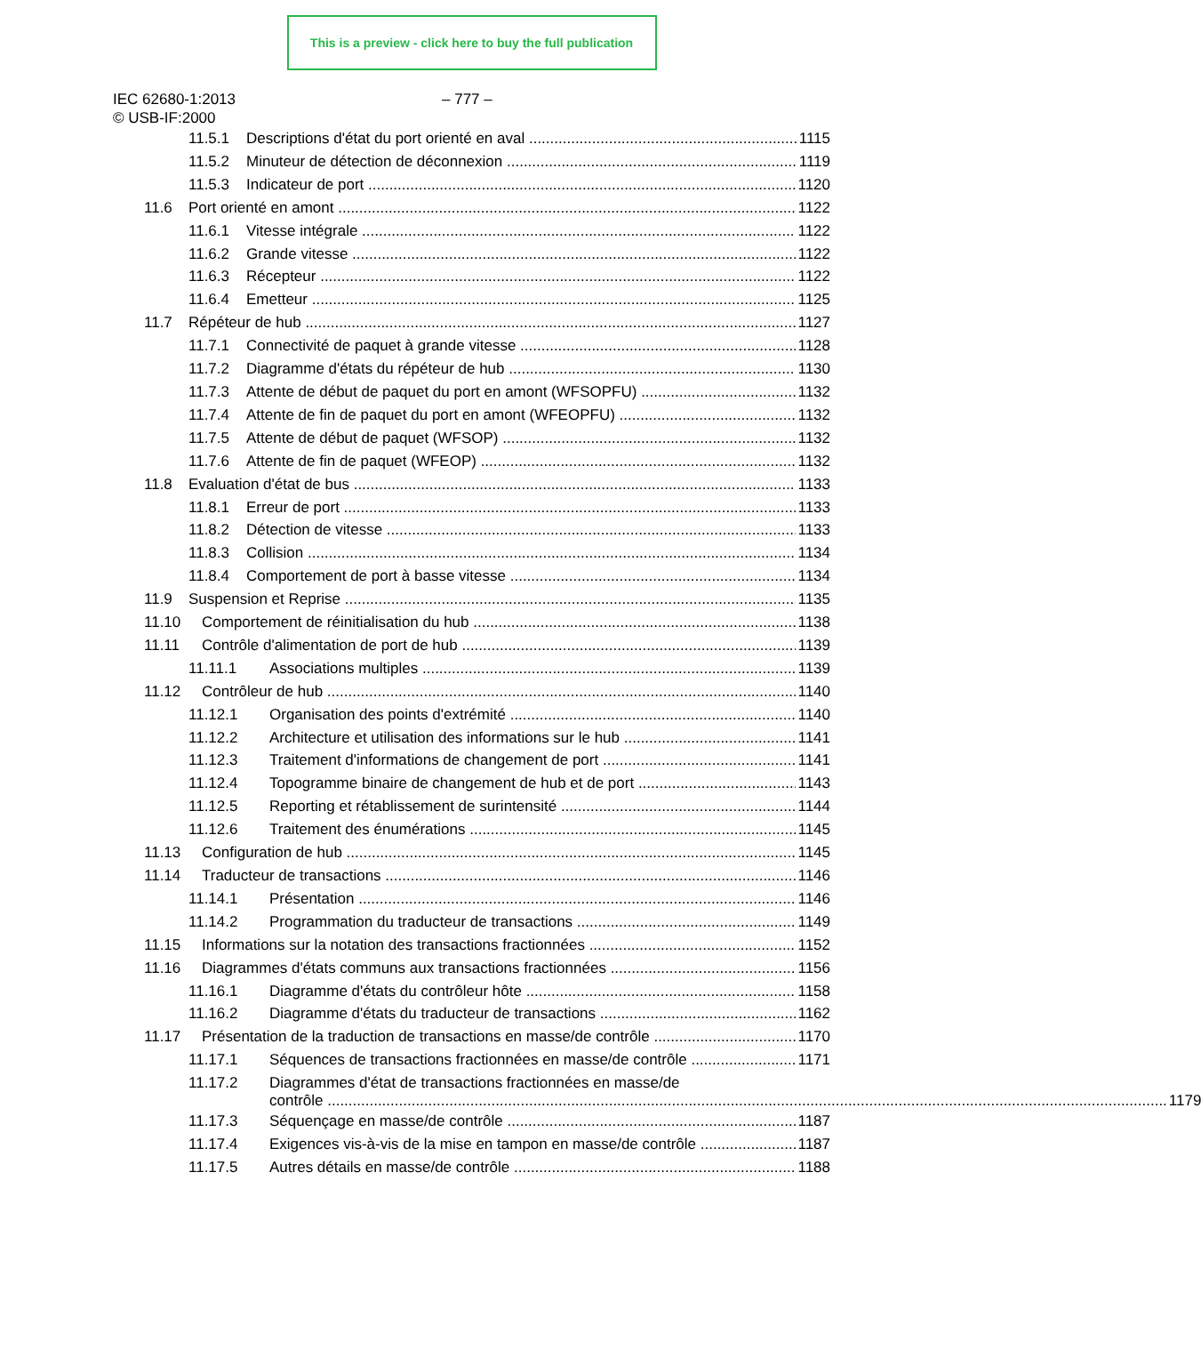This is a preview - click here to buy the full publication
IEC 62680-1:2013
© USB-IF:2000
– 777 –
11.5.1 Descriptions d'état du port orienté en aval 1115
11.5.2 Minuteur de détection de déconnexion 1119
11.5.3 Indicateur de port 1120
11.6 Port orienté en amont 1122
11.6.1 Vitesse intégrale 1122
11.6.2 Grande vitesse 1122
11.6.3 Récepteur 1122
11.6.4 Emetteur 1125
11.7 Répéteur de hub 1127
11.7.1 Connectivité de paquet à grande vitesse 1128
11.7.2 Diagramme d'états du répéteur de hub 1130
11.7.3 Attente de début de paquet du port en amont (WFSOPFU) 1132
11.7.4 Attente de fin de paquet du port en amont (WFEOPFU) 1132
11.7.5 Attente de début de paquet (WFSOP) 1132
11.7.6 Attente de fin de paquet (WFEOP) 1132
11.8 Evaluation d'état de bus 1133
11.8.1 Erreur de port 1133
11.8.2 Détection de vitesse 1133
11.8.3 Collision 1134
11.8.4 Comportement de port à basse vitesse 1134
11.9 Suspension et Reprise 1135
11.10 Comportement de réinitialisation du hub 1138
11.11 Contrôle d'alimentation de port de hub 1139
11.11.1 Associations multiples 1139
11.12 Contrôleur de hub 1140
11.12.1 Organisation des points d'extrémité 1140
11.12.2 Architecture et utilisation des informations sur le hub 1141
11.12.3 Traitement d'informations de changement de port 1141
11.12.4 Topogramme binaire de changement de hub et de port 1143
11.12.5 Reporting et rétablissement de surintensité 1144
11.12.6 Traitement des énumérations 1145
11.13 Configuration de hub 1145
11.14 Traducteur de transactions 1146
11.14.1 Présentation 1146
11.14.2 Programmation du traducteur de transactions 1149
11.15 Informations sur la notation des transactions fractionnées 1152
11.16 Diagrammes d'états communs aux transactions fractionnées 1156
11.16.1 Diagramme d'états du contrôleur hôte 1158
11.16.2 Diagramme d'états du traducteur de transactions 1162
11.17 Présentation de la traduction de transactions en masse/de contrôle 1170
11.17.1 Séquences de transactions fractionnées en masse/de contrôle 1171
11.17.2 Diagrammes d'état de transactions fractionnées en masse/de
contrôle 1179
11.17.3 Séquençage en masse/de contrôle 1187
11.17.4 Exigences vis-à-vis de la mise en tampon en masse/de contrôle 1187
11.17.5 Autres détails en masse/de contrôle 1188